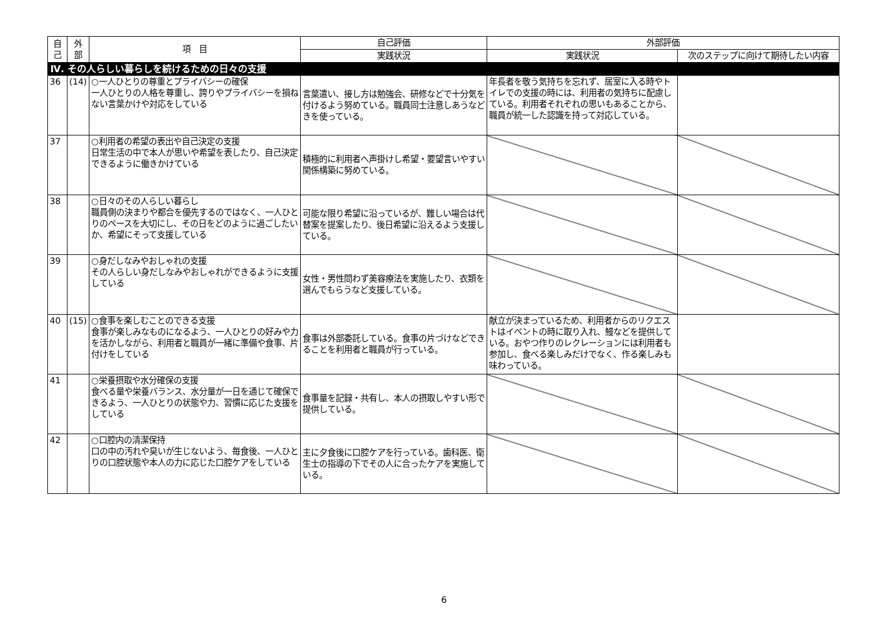| 自 己 | 外 部 | 項 目 | 自己評価 | 外部評価 | |
| --- | --- | --- | --- | --- | --- |
| | | | 実践状況 | 実践状況 | 次のステップに向けて期待したい内容 |
| Ⅳ. その人らしい暮らしを続けるための日々の支援 | | | | | |
| 36 | (14) | ○一人ひとりの尊重とプライバシーの確保 一人ひとりの人格を尊重し、誇りやプライバシーを損ねない言葉かけや対応をしている | 言葉遣い、接し方は勉強会、研修などで十分気を付けるよう努めている。職員同士注意しあうなどきを使っている。 | 年長者を敬う気持ちを忘れず、居室に入る時やトイレでの支援の時には、利用者の気持ちに配慮している。利用者それぞれの思いもあることから、職員が統一した認識を持って対応している。 | |
| 37 | | ○利用者の希望の表出や自己決定の支援 日常生活の中で本人が思いや希望を表したり、自己決定できるように働きかけている | 積極的に利用者へ声掛けし希望・要望言いやすい関係構築に努めている。 | | |
| 38 | | ○日々のその人らしい暮らし 職員側の決まりや都合を優先するのではなく、一人ひとりのペースを大切にし、その日をどのように過ごしたいか、希望にそって支援している | 可能な限り希望に沿っているが、難しい場合は代替案を提案したり、後日希望に沿えるよう支援している。 | | |
| 39 | | ○身だしなみやおしゃれの支援 その人らしい身だしなみやおしゃれができるように支援している | 女性・男性問わず美容療法を実施したり、衣類を選んでもらうなど支援している。 | | |
| 40 | (15) | ○食事を楽しむことのできる支援 食事が楽しみなものになるよう、一人ひとりの好みや力を活かしながら、利用者と職員が一緒に準備や食事、片付けをしている | 食事は外部委託している。食事の片づけなどできることを利用者と職員が行っている。 | 献立が決まっているため、利用者からのリクエストはイベントの時に取り入れ、鰻などを提供している。おやつ作りのレクレーションには利用者も参加し、食べる楽しみだけでなく、作る楽しみも味わっている。 | |
| 41 | | ○栄養摂取や水分確保の支援 食べる量や栄養バランス、水分量が一日を通じて確保できるよう、一人ひとりの状態や力、習慣に応じた支援をしている | 食事量を記録・共有し、本人の摂取しやすい形で提供している。 | | |
| 42 | | ○口腔内の清潔保持 口の中の汚れや臭いが生じないよう、毎食後、一人ひとりの口腔状態や本人の力に応じた口腔ケアをしている | 主に夕食後に口腔ケアを行っている。歯科医、衛生士の指導の下でその人に合ったケアを実施している。 | | |
6